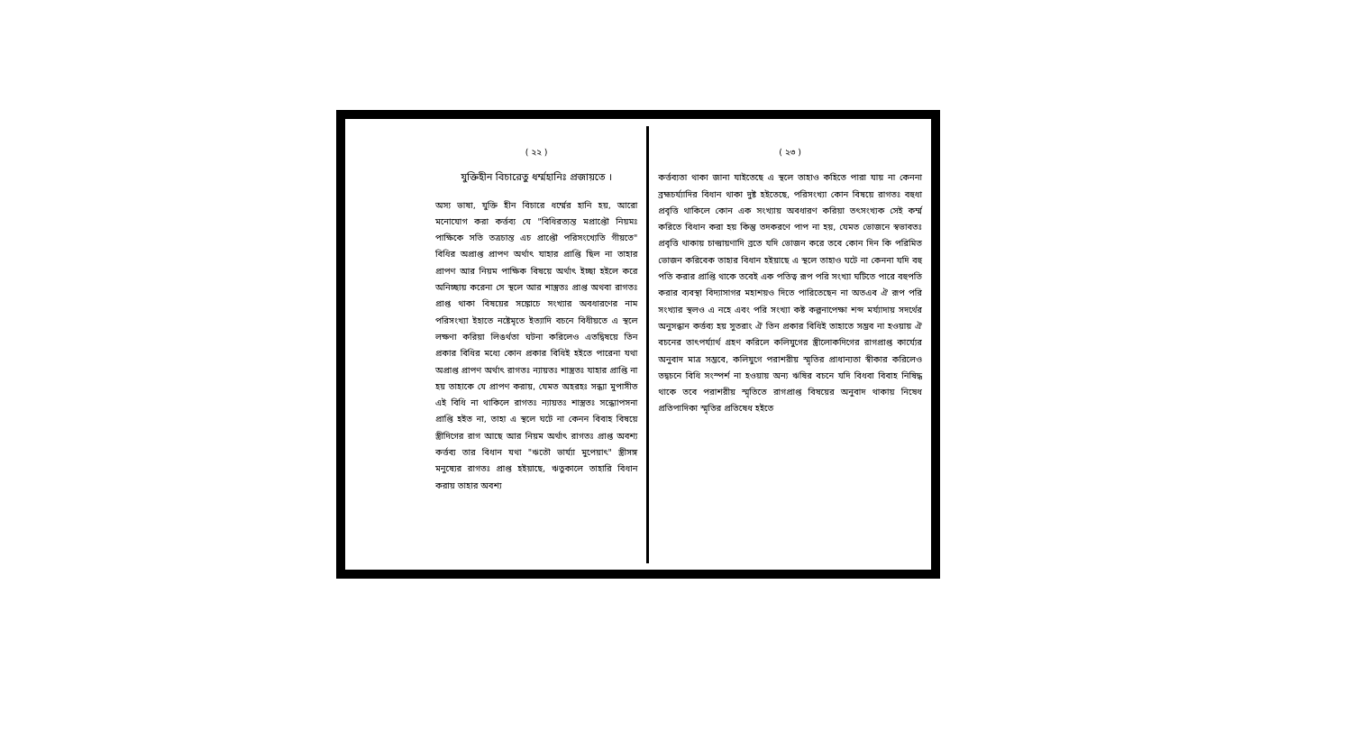( ২২ )
যুক্তিহীন বিচারেতু ধর্ম্মহানিঃ প্রজায়তে ।
অস্য ভাষা, যুক্তি হীন বিচারে ধর্ম্মের হানি হয়, আরো মনোযোগ করা কর্ত্তব্য যে "বিধিরত্যন্ত মপ্রাপ্তৌ নিয়মঃ পাক্ষিকে সতি তত্রচান্ত এচ প্রাপ্তৌ পরিসংখ্যেতি গীয়তে" বিধির অপ্রাপ্ত প্রাপণ অর্থাৎ যাহার প্রাপ্তি ছিল না তাহার প্রাপণ আর নিয়ম পাক্ষিক বিষয়ে অর্থাৎ ইচ্ছা হইলে করে অনিচ্ছায় করেনা সে স্থলে আর শাস্ত্রতঃ প্রাপ্ত অথবা রাগতঃ প্রাপ্ত থাকা বিষয়ের সঙ্কোচে সংখ্যার অবধারণের নাম পরিসংখ্যা ইহাতে নষ্টেমৃতে ইত্যাদি বচনে বিধীয়তে এ স্থলে লক্ষণা করিয়া লিঙর্থতা ঘটনা করিলেও এতদ্বিষয়ে তিন প্রকার বিধির মধ্যে কোন প্রকার বিধিই হইতে পারেনা যথা অপ্রাপ্ত প্রাপণ অর্থাৎ রাগতঃ ন্যায়তঃ শাস্ত্রতঃ যাহার প্রাপ্তি না হয় তাহাকে যে প্রাপণ করায়, যেমত অহরহঃ সন্ধ্যা মুপাসীত এই বিধি না থাকিলে রাগতঃ ন্যায়তঃ শাস্ত্রতঃ সন্ধ্যোপসনা প্রাপ্তি হইত না, তাহা এ স্থলে ঘটে না কেনন বিবাহ বিষয়ে স্ত্রীদিগের রাগ আছে আর নিয়ম অর্থাৎ রাগতঃ প্রাপ্ত অবশ্য কর্ত্তব্য তার বিধান যথা "ঋতৌ ভার্য্যা মুপেয়াৎ" স্ত্রীসঙ্গ মনুষ্যের রাগতঃ প্রাপ্ত হইয়াছে, ঋতুকালে তাহারি বিধান করায় তাহার অবশ্য
( ২৩ )
কর্ত্তব্যতা থাকা জানা যাইতেছে এ স্থলে তাহাও কহিতে পারা যায় না কেননা ব্রহ্মচর্য্যাদির বিধান থাকা দুষ্ট হইতেছে, পরিসংখ্যা কোন বিষয়ে রাগতঃ বহুধা প্রবৃত্তি থাকিলে কোন এক সংখ্যায় অবধারণ করিয়া তৎসংখ্যক সেই কর্ম্ম করিতে বিধান করা হয় কিন্তু তদকরণে পাপ না হয়, যেমত ভোজনে স্বভাবতঃ প্রবৃত্তি থাকায় চান্দ্রায়ণাদি ব্রতে যদি ভোজন করে তবে কোন দিন কি পরিমিত ভোজন করিবেক তাহার বিধান হইয়াছে এ স্থলে তাহাও ঘটে না কেননা যদি বহু পতি করার প্রাপ্তি থাকে তবেই এক পতিত্ব রূপ পরি সংখ্যা ঘটিতে পারে বহুপতি করার ব্যবস্থা বিদ্যাসাগর মহাশয়ও দিতে পারিতেছেন না অতএব ঐ রূপ পরি সংখ্যার স্থলও এ নহে এবং পরি সংখ্যা কষ্ট কল্পনাপেক্ষা শব্দ মর্য্যাদায় সদর্থের অনুসন্ধান কর্ত্তব্য হয় সুতরাং ঐ তিন প্রকার বিধিই তাহাতে সম্ভব না হওয়ায় ঐ বচনের তাৎপর্য্যার্থ গ্রহণ করিলে কলিযুগের স্ত্রীলোকদিগের রাগপ্রাপ্ত কার্য্যের অনুবাদ মাত্র সম্ভবে, কলিযুগে পরাশরীয় স্মৃতির প্রাধান্যতা স্বীকার করিলেও তদ্বচনে বিধি সংস্পর্শ না হওয়ায় অন্য ঋষির বচনে যদি বিধবা বিবাহ নিষিদ্ধ থাকে তবে পরাশরীয় স্মৃতিতে রাগপ্রাপ্ত বিষয়ের অনুবাদ থাকায় নিষেধ প্রতিপাদিকা স্মৃতির প্রতিষেধ হইতে